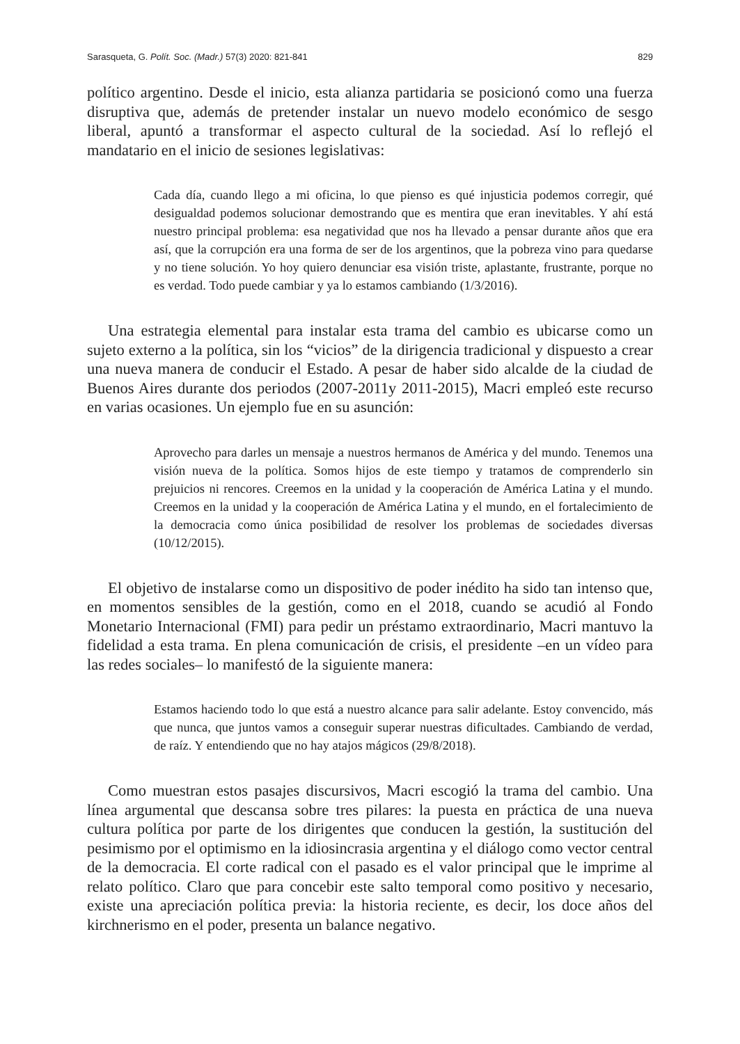Sarasqueta, G. Polít. Soc. (Madr.) 57(3) 2020: 821-841 829
político argentino. Desde el inicio, esta alianza partidaria se posicionó como una fuerza disruptiva que, además de pretender instalar un nuevo modelo económico de sesgo liberal, apuntó a transformar el aspecto cultural de la sociedad. Así lo reflejó el mandatario en el inicio de sesiones legislativas:
Cada día, cuando llego a mi oficina, lo que pienso es qué injusticia podemos corregir, qué desigualdad podemos solucionar demostrando que es mentira que eran inevitables. Y ahí está nuestro principal problema: esa negatividad que nos ha llevado a pensar durante años que era así, que la corrupción era una forma de ser de los argentinos, que la pobreza vino para quedarse y no tiene solución. Yo hoy quiero denunciar esa visión triste, aplastante, frustrante, porque no es verdad. Todo puede cambiar y ya lo estamos cambiando (1/3/2016).
Una estrategia elemental para instalar esta trama del cambio es ubicarse como un sujeto externo a la política, sin los “vicios” de la dirigencia tradicional y dispuesto a crear una nueva manera de conducir el Estado. A pesar de haber sido alcalde de la ciudad de Buenos Aires durante dos periodos (2007-2011y 2011-2015), Macri empleó este recurso en varias ocasiones. Un ejemplo fue en su asunción:
Aprovecho para darles un mensaje a nuestros hermanos de América y del mundo. Tenemos una visión nueva de la política. Somos hijos de este tiempo y tratamos de comprenderlo sin prejuicios ni rencores. Creemos en la unidad y la cooperación de América Latina y el mundo. Creemos en la unidad y la cooperación de América Latina y el mundo, en el fortalecimiento de la democracia como única posibilidad de resolver los problemas de sociedades diversas (10/12/2015).
El objetivo de instalarse como un dispositivo de poder inédito ha sido tan intenso que, en momentos sensibles de la gestión, como en el 2018, cuando se acudió al Fondo Monetario Internacional (FMI) para pedir un préstamo extraordinario, Macri mantuvo la fidelidad a esta trama. En plena comunicación de crisis, el presidente –en un vídeo para las redes sociales– lo manifestó de la siguiente manera:
Estamos haciendo todo lo que está a nuestro alcance para salir adelante. Estoy convencido, más que nunca, que juntos vamos a conseguir superar nuestras dificultades. Cambiando de verdad, de raíz. Y entendiendo que no hay atajos mágicos (29/8/2018).
Como muestran estos pasajes discursivos, Macri escogió la trama del cambio. Una línea argumental que descansa sobre tres pilares: la puesta en práctica de una nueva cultura política por parte de los dirigentes que conducen la gestión, la sustitución del pesimismo por el optimismo en la idiosincrasia argentina y el diálogo como vector central de la democracia. El corte radical con el pasado es el valor principal que le imprime al relato político. Claro que para concebir este salto temporal como positivo y necesario, existe una apreciación política previa: la historia reciente, es decir, los doce años del kirchnerismo en el poder, presenta un balance negativo.